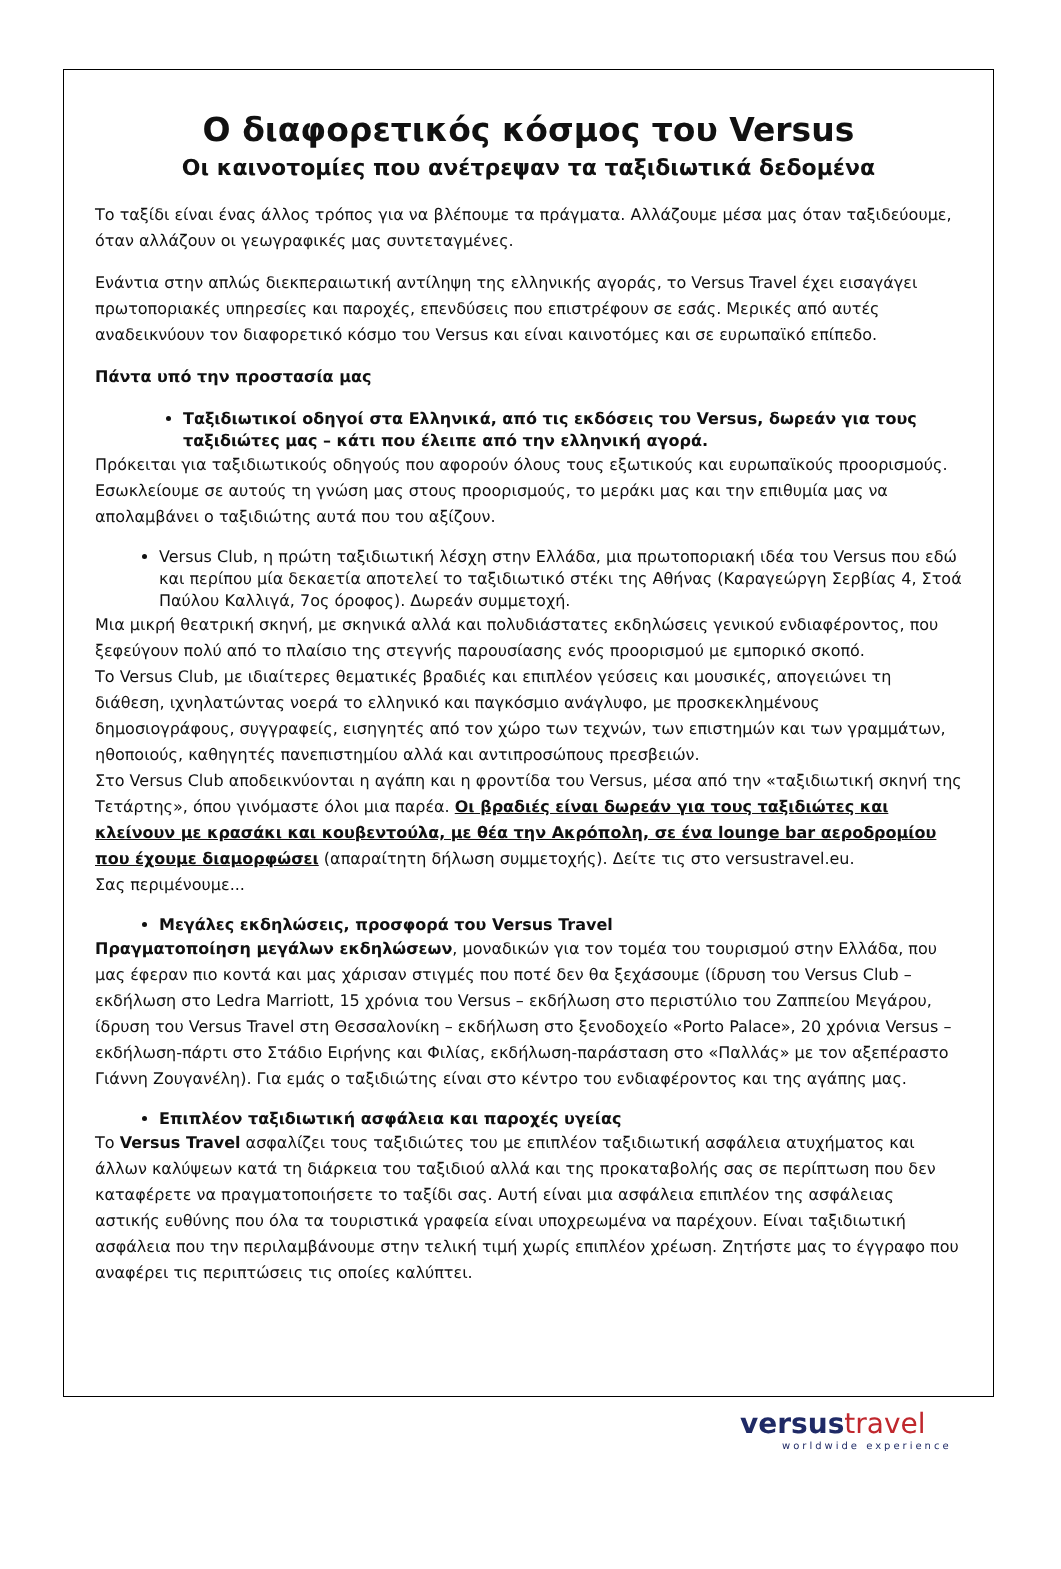Ο διαφορετικός κόσμος του Versus
Οι καινοτομίες που ανέτρεψαν τα ταξιδιωτικά δεδομένα
Το ταξίδι είναι ένας άλλος τρόπος για να βλέπουμε τα πράγματα. Αλλάζουμε μέσα μας όταν ταξιδεύουμε, όταν αλλάζουν οι γεωγραφικές μας συντεταγμένες.
Ενάντια στην απλώς διεκπεραιωτική αντίληψη της ελληνικής αγοράς, το Versus Travel έχει εισαγάγει πρωτοποριακές υπηρεσίες και παροχές, επενδύσεις που επιστρέφουν σε εσάς. Μερικές από αυτές αναδεικνύουν τον διαφορετικό κόσμο του Versus και είναι καινοτόμες και σε ευρωπαϊκό επίπεδο.
Πάντα υπό την προστασία μας
Ταξιδιωτικοί οδηγοί στα Ελληνικά, από τις εκδόσεις του Versus, δωρεάν για τους ταξιδιώτες μας – κάτι που έλειπε από την ελληνική αγορά.
Πρόκειται για ταξιδιωτικούς οδηγούς που αφορούν όλους τους εξωτικούς και ευρωπαϊκούς προορισμούς. Εσωκλείουμε σε αυτούς τη γνώση μας στους προορισμούς, το μεράκι μας και την επιθυμία μας να απολαμβάνει ο ταξιδιώτης αυτά που του αξίζουν.
Versus Club, η πρώτη ταξιδιωτική λέσχη στην Ελλάδα, μια πρωτοποριακή ιδέα του Versus που εδώ και περίπου μία δεκαετία αποτελεί το ταξιδιωτικό στέκι της Αθήνας (Καραγεώργη Σερβίας 4, Στοά Παύλου Καλλιγά, 7ος όροφος). Δωρεάν συμμετοχή.
Μια μικρή θεατρική σκηνή, με σκηνικά αλλά και πολυδιάστατες εκδηλώσεις γενικού ενδιαφέροντος, που ξεφεύγουν πολύ από το πλαίσιο της στεγνής παρουσίασης ενός προορισμού με εμπορικό σκοπό.
Το Versus Club, με ιδιαίτερες θεματικές βραδιές και επιπλέον γεύσεις και μουσικές, απογειώνει τη διάθεση, ιχνηλατώντας νοερά το ελληνικό και παγκόσμιο ανάγλυφο, με προσκεκλημένους δημοσιογράφους, συγγραφείς, εισηγητές από τον χώρο των τεχνών, των επιστημών και των γραμμάτων, ηθοποιούς, καθηγητές πανεπιστημίου αλλά και αντιπροσώπους πρεσβειών.
Στο Versus Club αποδεικνύονται η αγάπη και η φροντίδα του Versus, μέσα από την «ταξιδιωτική σκηνή της Τετάρτης», όπου γινόμαστε όλοι μια παρέα. Οι βραδιές είναι δωρεάν για τους ταξιδιώτες και κλείνουν με κρασάκι και κουβεντούλα, με θέα την Ακρόπολη, σε ένα lounge bar αεροδρομίου που έχουμε διαμορφώσει (απαραίτητη δήλωση συμμετοχής). Δείτε τις στο versustravel.eu.
Σας περιμένουμε...
Μεγάλες εκδηλώσεις, προσφορά του Versus Travel
Πραγματοποίηση μεγάλων εκδηλώσεων, μοναδικών για τον τομέα του τουρισμού στην Ελλάδα, που μας έφεραν πιο κοντά και μας χάρισαν στιγμές που ποτέ δεν θα ξεχάσουμε (ίδρυση του Versus Club – εκδήλωση στο Ledra Marriott, 15 χρόνια του Versus – εκδήλωση στο περιστύλιο του Ζαππείου Μεγάρου, ίδρυση του Versus Travel στη Θεσσαλονίκη – εκδήλωση στο ξενοδοχείο «Porto Palace», 20 χρόνια Versus – εκδήλωση-πάρτι στο Στάδιο Ειρήνης και Φιλίας, εκδήλωση-παράσταση στο «Παλλάς» με τον αξεπέραστο Γιάννη Ζουγανέλη). Για εμάς ο ταξιδιώτης είναι στο κέντρο του ενδιαφέροντος και της αγάπης μας.
Επιπλέον ταξιδιωτική ασφάλεια και παροχές υγείας
Το Versus Travel ασφαλίζει τους ταξιδιώτες του με επιπλέον ταξιδιωτική ασφάλεια ατυχήματος και άλλων καλύψεων κατά τη διάρκεια του ταξιδιού αλλά και της προκαταβολής σας σε περίπτωση που δεν καταφέρετε να πραγματοποιήσετε το ταξίδι σας. Αυτή είναι μια ασφάλεια επιπλέον της ασφάλειας αστικής ευθύνης που όλα τα τουριστικά γραφεία είναι υποχρεωμένα να παρέχουν. Είναι ταξιδιωτική ασφάλεια που την περιλαμβάνουμε στην τελική τιμή χωρίς επιπλέον χρέωση. Ζητήστε μας το έγγραφο που αναφέρει τις περιπτώσεις τις οποίες καλύπτει.
versustravel
worldwide experience